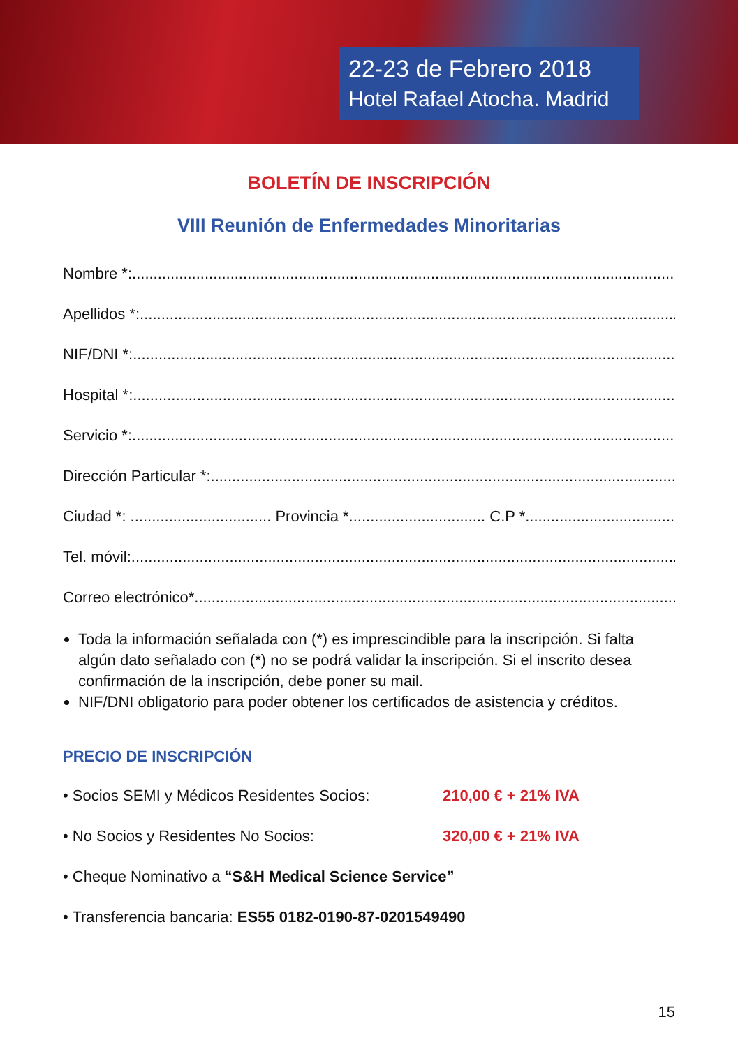22-23 de Febrero 2018
Hotel Rafael Atocha. Madrid
BOLETÍN DE INSCRIPCIÓN
VIII Reunión de Enfermedades Minoritarias
Nombre *: ..................................................................................................................................
Apellidos *: ..................................................................................................................................
NIF/DNI *: ..................................................................................................................................
Hospital *: ..................................................................................................................................
Servicio *: ..................................................................................................................................
Dirección Particular *: ..................................................................................................................................
Ciudad *: ................................. Provincia *................................ C.P *. ..........................................
Tel. móvil: ..................................................................................................................................
Correo electrónico*..................................................................................................................................
Toda la información señalada con (*) es imprescindible para la inscripción. Si falta algún dato señalado con (*) no se podrá validar la inscripción. Si el inscrito desea confirmación de la inscripción, debe poner su mail.
NIF/DNI obligatorio para poder obtener los certificados de asistencia y créditos.
PRECIO DE INSCRIPCIÓN
• Socios SEMI y Médicos Residentes Socios: 210,00 € + 21% IVA
• No Socios y Residentes No Socios: 320,00 € + 21% IVA
• Cheque Nominativo a “S&H Medical Science Service”
• Transferencia bancaria: ES55 0182-0190-87-0201549490
15